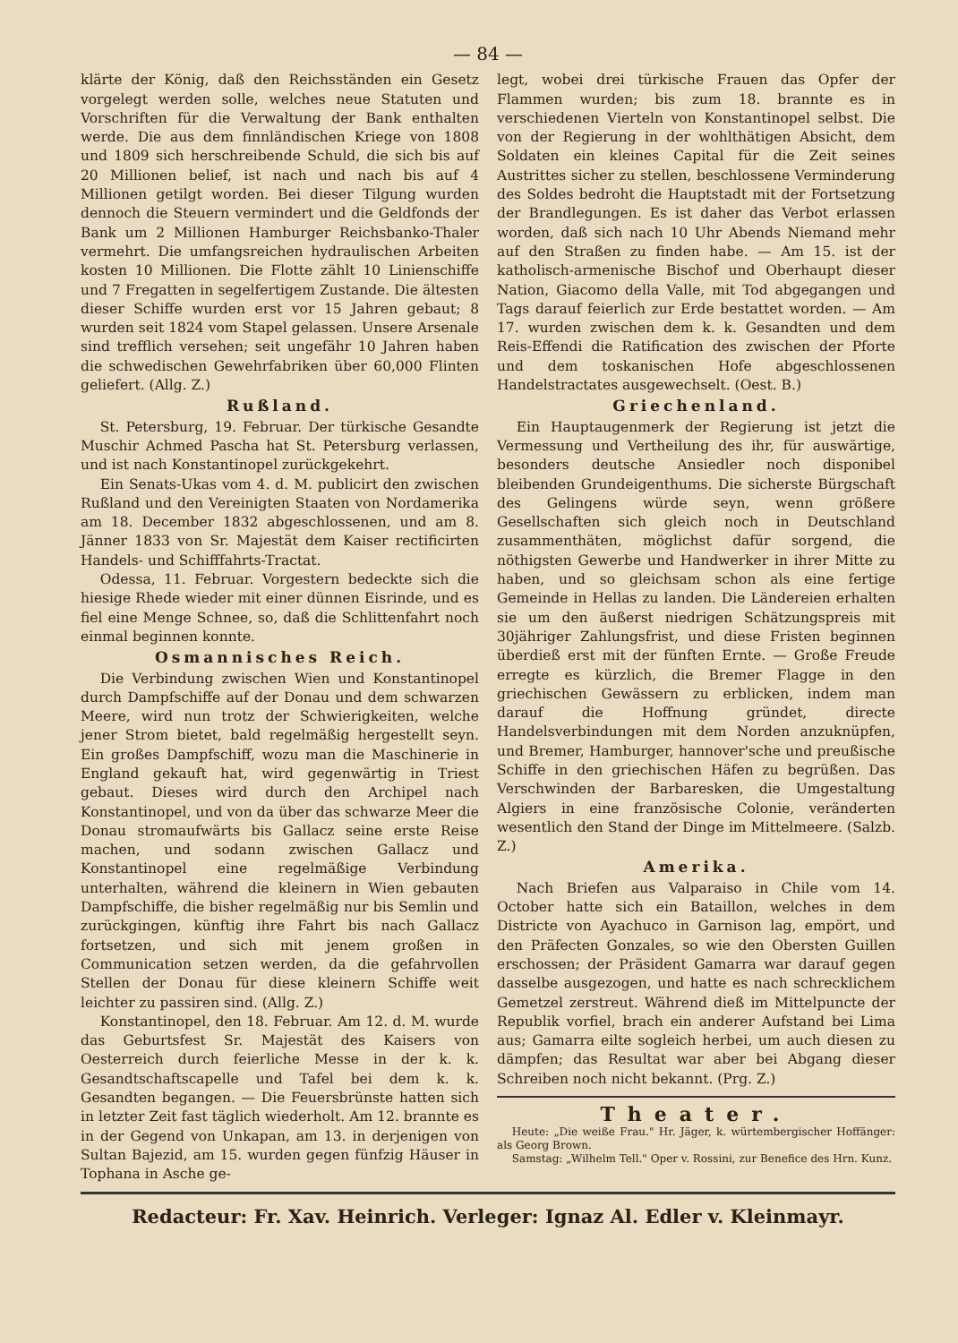— 84 —
klärte der König, daß den Reichsständen ein Gesetz vorgelegt werden solle, welches neue Statuten und Vorschriften für die Verwaltung der Bank enthalten werde. Die aus dem finnländischen Kriege von 1808 und 1809 sich herschreibende Schuld, die sich bis auf 20 Millionen belief, ist nach und nach bis auf 4 Millionen getilgt worden. Bei dieser Tilgung wurden dennoch die Steuern vermindert und die Geldfonds der Bank um 2 Millionen Hamburger Reichsbanko-Thaler vermehrt. Die umfangsreichen hydraulischen Arbeiten kosten 10 Millionen. Die Flotte zählt 10 Linienschiffe und 7 Fregatten in segelfertigem Zustande. Die ältesten dieser Schiffe wurden erst vor 15 Jahren gebaut; 8 wurden seit 1824 vom Stapel gelassen. Unsere Arsenale sind trefflich versehen; seit ungefähr 10 Jahren haben die schwedischen Gewehrfabriken über 60,000 Flinten geliefert. (Allg. Z.)
Rußland.
St. Petersburg, 19. Februar. Der türkische Gesandte Muschir Achmed Pascha hat St. Petersburg verlassen, und ist nach Konstantinopel zurückgekehrt.
Ein Senats-Ukas vom 4. d. M. publicirt den zwischen Rußland und den Vereinigten Staaten von Nordamerika am 18. December 1832 abgeschlossenen, und am 8. Jänner 1833 von Sr. Majestät dem Kaiser rectificirten Handels- und Schifffahrts-Tractat.
Odessa, 11. Februar. Vorgestern bedeckte sich die hiesige Rhede wieder mit einer dünnen Eisrinde, und es fiel eine Menge Schnee, so, daß die Schlittenfahrt noch einmal beginnen konnte.
Osmannisches Reich.
Die Verbindung zwischen Wien und Konstantinopel durch Dampfschiffe auf der Donau und dem schwarzen Meere, wird nun trotz der Schwierigkeiten, welche jener Strom bietet, bald regelmäßig hergestellt seyn. Ein großes Dampfschiff, wozu man die Maschinerie in England gekauft hat, wird gegenwärtig in Triest gebaut. Dieses wird durch den Archipel nach Konstantinopel, und von da über das schwarze Meer die Donau stromaufwärts bis Gallacz seine erste Reise machen, und sodann zwischen Gallacz und Konstantinopel eine regelmäßige Verbindung unterhalten, während die kleinern in Wien gebauten Dampfschiffe, die bisher regelmäßig nur bis Semlin und zurückgingen, künftig ihre Fahrt bis nach Gallacz fortsetzen, und sich mit jenem großen in Communication setzen werden, da die gefahrvollen Stellen der Donau für diese kleinern Schiffe weit leichter zu passiren sind. (Allg. Z.)
Konstantinopel, den 18. Februar. Am 12. d. M. wurde das Geburtsfest Sr. Majestät des Kaisers von Oesterreich durch feierliche Messe in der k. k. Gesandtschaftscapelle und Tafel bei dem k. k. Gesandten begangen. — Die Feuersbrünste hatten sich in letzter Zeit fast täglich wiederholt. Am 12. brannte es in der Gegend von Unkapan, am 13. in derjenigen von Sultan Bajezid, am 15. wurden gegen fünfzig Häuser in Tophana in Asche ge-
legt, wobei drei türkische Frauen das Opfer der Flammen wurden; bis zum 18. brannte es in verschiedenen Vierteln von Konstantinopel selbst. Die von der Regierung in der wohlthätigen Absicht, dem Soldaten ein kleines Capital für die Zeit seines Austrittes sicher zu stellen, beschlossene Verminderung des Soldes bedroht die Hauptstadt mit der Fortsetzung der Brandlegungen. Es ist daher das Verbot erlassen worden, daß sich nach 10 Uhr Abends Niemand mehr auf den Straßen zu finden habe. — Am 15. ist der katholisch-armenische Bischof und Oberhaupt dieser Nation, Giacomo della Valle, mit Tod abgegangen und Tags darauf feierlich zur Erde bestattet worden. — Am 17. wurden zwischen dem k. k. Gesandten und dem Reis-Effendi die Ratification des zwischen der Pforte und dem toskanischen Hofe abgeschlossenen Handelstractates ausgewechselt. (Oest. B.)
Griechenland.
Ein Hauptaugenmerk der Regierung ist jetzt die Vermessung und Vertheilung des ihr, für auswärtige, besonders deutsche Ansiedler noch disponibel bleibenden Grundeigenthums. Die sicherste Bürgschaft des Gelingens würde seyn, wenn größere Gesellschaften sich gleich noch in Deutschland zusammenthäten, möglichst dafür sorgend, die nöthigsten Gewerbe und Handwerker in ihrer Mitte zu haben, und so gleichsam schon als eine fertige Gemeinde in Hellas zu landen. Die Ländereien erhalten sie um den äußerst niedrigen Schätzungspreis mit 30jähriger Zahlungsfrist, und diese Fristen beginnen überdieß erst mit der fünften Ernte. — Große Freude erregte es kürzlich, die Bremer Flagge in den griechischen Gewässern zu erblicken, indem man darauf die Hoffnung gründet, directe Handelsverbindungen mit dem Norden anzuknüpfen, und Bremer, Hamburger, hannover'sche und preußische Schiffe in den griechischen Häfen zu begrüßen. Das Verschwinden der Barbaresken, die Umgestaltung Algiers in eine französische Colonie, veränderten wesentlich den Stand der Dinge im Mittelmeere. (Salzb. Z.)
Amerika.
Nach Briefen aus Valparaiso in Chile vom 14. October hatte sich ein Bataillon, welches in dem Districte von Ayachuco in Garnison lag, empört, und den Präfecten Gonzales, so wie den Obersten Guillen erschossen; der Präsident Gamarra war darauf gegen dasselbe ausgezogen, und hatte es nach schrecklichem Gemetzel zerstreut. Während dieß im Mittelpuncte der Republik vorfiel, brach ein anderer Aufstand bei Lima aus; Gamarra eilte sogleich herbei, um auch diesen zu dämpfen; das Resultat war aber bei Abgang dieser Schreiben noch nicht bekannt. (Prg. Z.)
Theater.
Heute: „Die weiße Frau." Hr. Jäger, k. würtembergischer Hoffänger: als Georg Brown.
Samstag: „Wilhelm Tell." Oper v. Rossini, zur Benefice des Hrn. Kunz.
Redacteur: Fr. Xav. Heinrich. Verleger: Ignaz Al. Edler v. Kleinmayr.